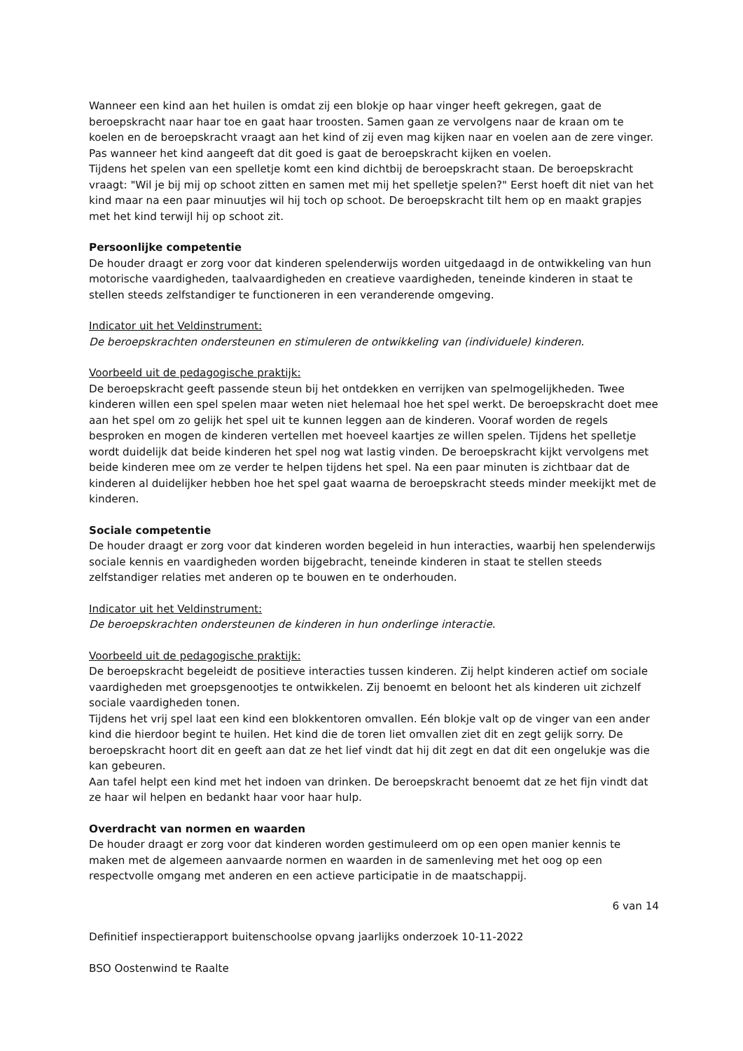Wanneer een kind aan het huilen is omdat zij een blokje op haar vinger heeft gekregen, gaat de beroepskracht naar haar toe en gaat haar troosten. Samen gaan ze vervolgens naar de kraan om te koelen en de beroepskracht vraagt aan het kind of zij even mag kijken naar en voelen aan de zere vinger. Pas wanneer het kind aangeeft dat dit goed is gaat de beroepskracht kijken en voelen.
Tijdens het spelen van een spelletje komt een kind dichtbij de beroepskracht staan. De beroepskracht vraagt: "Wil je bij mij op schoot zitten en samen met mij het spelletje spelen?" Eerst hoeft dit niet van het kind maar na een paar minuutjes wil hij toch op schoot. De beroepskracht tilt hem op en maakt grapjes met het kind terwijl hij op schoot zit.
Persoonlijke competentie
De houder draagt er zorg voor dat kinderen spelenderwijs worden uitgedaagd in de ontwikkeling van hun motorische vaardigheden, taalvaardigheden en creatieve vaardigheden, teneinde kinderen in staat te stellen steeds zelfstandiger te functioneren in een veranderende omgeving.
Indicator uit het Veldinstrument:
De beroepskrachten ondersteunen en stimuleren de ontwikkeling van (individuele) kinderen.
Voorbeeld uit de pedagogische praktijk:
De beroepskracht geeft passende steun bij het ontdekken en verrijken van spelmogelijkheden. Twee kinderen willen een spel spelen maar weten niet helemaal hoe het spel werkt. De beroepskracht doet mee aan het spel om zo gelijk het spel uit te kunnen leggen aan de kinderen. Vooraf worden de regels besproken en mogen de kinderen vertellen met hoeveel kaartjes ze willen spelen. Tijdens het spelletje wordt duidelijk dat beide kinderen het spel nog wat lastig vinden. De beroepskracht kijkt vervolgens met beide kinderen mee om ze verder te helpen tijdens het spel. Na een paar minuten is zichtbaar dat de kinderen al duidelijker hebben hoe het spel gaat waarna de beroepskracht steeds minder meekijkt met de kinderen.
Sociale competentie
De houder draagt er zorg voor dat kinderen worden begeleid in hun interacties, waarbij hen spelenderwijs sociale kennis en vaardigheden worden bijgebracht, teneinde kinderen in staat te stellen steeds zelfstandiger relaties met anderen op te bouwen en te onderhouden.
Indicator uit het Veldinstrument:
De beroepskrachten ondersteunen de kinderen in hun onderlinge interactie.
Voorbeeld uit de pedagogische praktijk:
De beroepskracht begeleidt de positieve interacties tussen kinderen. Zij helpt kinderen actief om sociale vaardigheden met groepsgenootjes te ontwikkelen. Zij benoemt en beloont het als kinderen uit zichzelf sociale vaardigheden tonen.
Tijdens het vrij spel laat een kind een blokkentoren omvallen. Eén blokje valt op de vinger van een ander kind die hierdoor begint te huilen. Het kind die de toren liet omvallen ziet dit en zegt gelijk sorry. De beroepskracht hoort dit en geeft aan dat ze het lief vindt dat hij dit zegt en dat dit een ongelukje was die kan gebeuren.
Aan tafel helpt een kind met het indoen van drinken. De beroepskracht benoemt dat ze het fijn vindt dat ze haar wil helpen en bedankt haar voor haar hulp.
Overdracht van normen en waarden
De houder draagt er zorg voor dat kinderen worden gestimuleerd om op een open manier kennis te maken met de algemeen aanvaarde normen en waarden in de samenleving met het oog op een respectvolle omgang met anderen en een actieve participatie in de maatschappij.
6 van 14
Definitief inspectierapport buitenschoolse opvang jaarlijks onderzoek 10-11-2022
BSO Oostenwind te Raalte